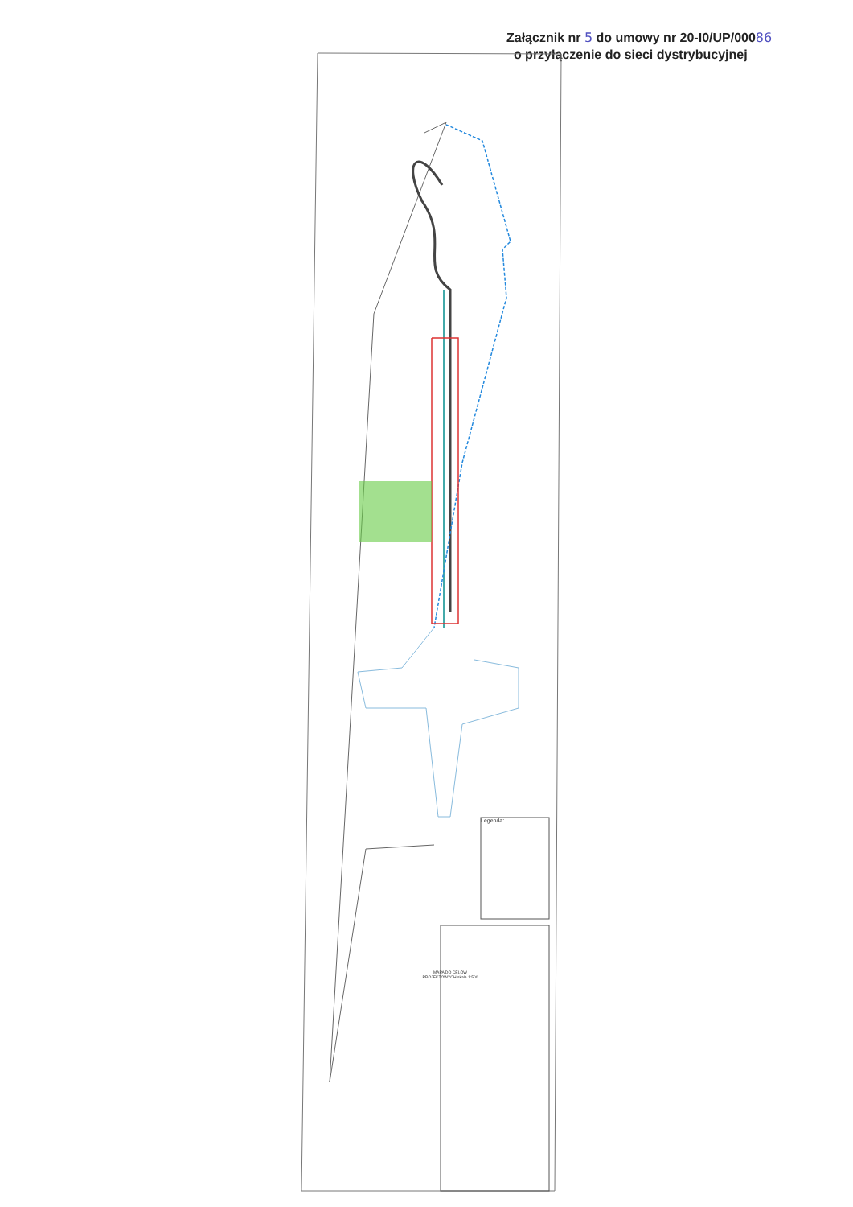Załącznik nr 5 do umowy nr 20-I0/UP/00086
o przyłączenie do sieci dystrybucyjnej
Legenda:
MAPA DO CELÓW PROJEKTOWYCH skala 1:500